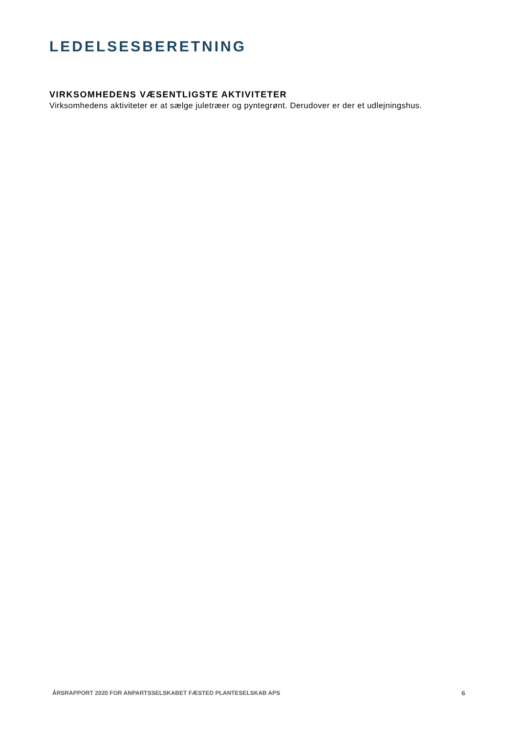LEDELSESBERETNING
VIRKSOMHEDENS VÆSENTLIGSTE AKTIVITETER
Virksomhedens aktiviteter er at sælge juletræer og pyntegrønt. Derudover er der et udlejningshus.
ÅRSRAPPORT 2020 FOR ANPARTSSELSKABET FÆSTED PLANTESELSKAB APS 6